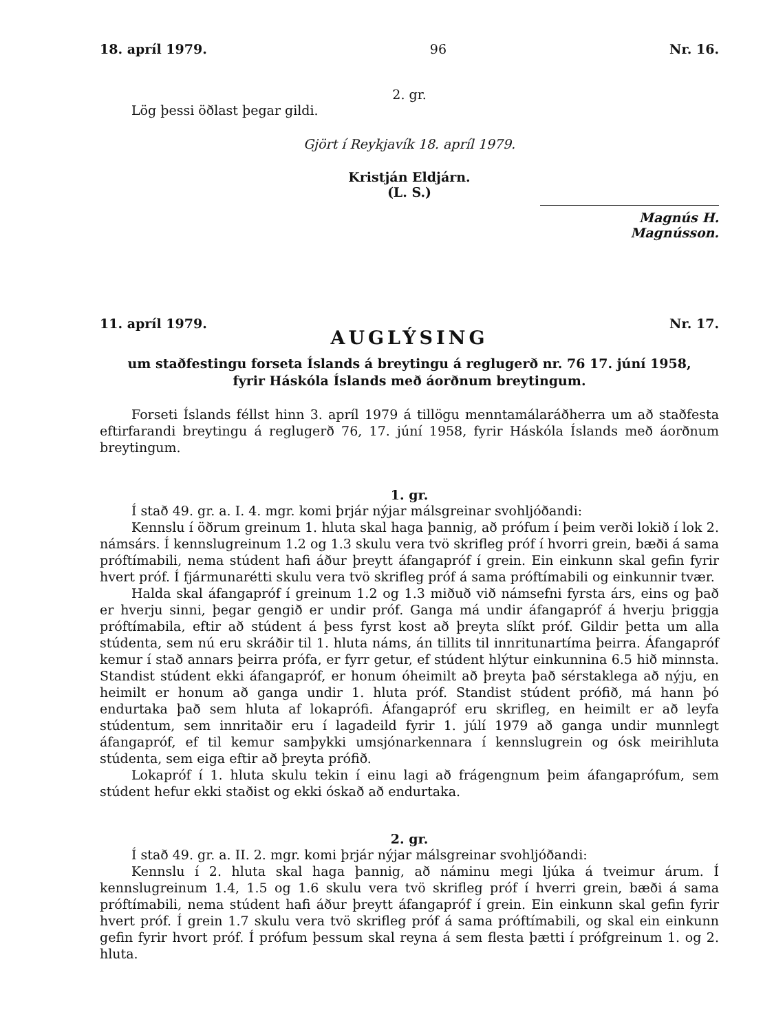18. apríl 1979. 96 Nr. 16.
2. gr.
Lög þessi öðlast þegar gildi.
Gjört í Reykjavík 18. apríl 1979.
Kristján Eldjárn.
(L. S.)
Magnús H. Magnússon.
11. apríl 1979. Nr. 17.
AUGLÝSING
um staðfestingu forseta Íslands á breytingu á reglugerð nr. 76 17. júní 1958,
fyrir Háskóla Íslands með áorðnum breytingum.
Forseti Íslands féllst hinn 3. apríl 1979 á tillögu menntamálaráðherra um að staðfesta eftirfarandi breytingu á reglugerð 76, 17. júní 1958, fyrir Háskóla Íslands með áorðnum breytingum.
1. gr.
Í stað 49. gr. a. I. 4. mgr. komi þrjár nýjar málsgreinar svohljóðandi:
Kennslu í öðrum greinum 1. hluta skal haga þannig, að prófum í þeim verði lokið í lok 2. námsárs. Í kennslugreinum 1.2 og 1.3 skulu vera tvö skrifleg próf í hvorri grein, bæði á sama próftímabili, nema stúdent hafi áður þreytt áfangapróf í grein. Ein einkunn skal gefin fyrir hvert próf. Í fjármunarétti skulu vera tvö skrifleg próf á sama próftímabili og einkunnir tvær.
Halda skal áfangapróf í greinum 1.2 og 1.3 miðuð við námsefni fyrsta árs, eins og það er hverju sinni, þegar gengið er undir próf. Ganga má undir áfangapróf á hverju þriggja próftímabila, eftir að stúdent á þess fyrst kost að þreyta slíkt próf. Gildir þetta um alla stúdenta, sem nú eru skráðir til 1. hluta náms, án tillits til innritunartíma þeirra. Áfangapróf kemur í stað annars þeirra prófa, er fyrr getur, ef stúdent hlýtur einkunnina 6.5 hið minnsta. Standist stúdent ekki áfangapróf, er honum óheimilt að þreyta það sérstaklega að nýju, en heimilt er honum að ganga undir 1. hluta próf. Standist stúdent prófið, má hann þó endurtaka það sem hluta af lokaprófi. Áfangapróf eru skrifleg, en heimilt er að leyfa stúdentum, sem innritaðir eru í lagadeild fyrir 1. júlí 1979 að ganga undir munnlegt áfangapróf, ef til kemur samþykki umsjónarkennara í kennslugrein og ósk meirihluta stúdenta, sem eiga eftir að þreyta prófið.
Lokapróf í 1. hluta skulu tekin í einu lagi að frágengnum þeim áfangaprófum, sem stúdent hefur ekki staðist og ekki óskað að endurtaka.
2. gr.
Í stað 49. gr. a. II. 2. mgr. komi þrjár nýjar málsgreinar svohljóðandi:
Kennslu í 2. hluta skal haga þannig, að náminu megi ljúka á tveimur árum. Í kennslugreinum 1.4, 1.5 og 1.6 skulu vera tvö skrifleg próf í hverri grein, bæði á sama próftímabili, nema stúdent hafi áður þreytt áfangapróf í grein. Ein einkunn skal gefin fyrir hvert próf. Í grein 1.7 skulu vera tvö skrifleg próf á sama próftímabili, og skal ein einkunn gefin fyrir hvort próf. Í prófum þessum skal reyna á sem flesta þætti í prófgreinum 1. og 2. hluta.